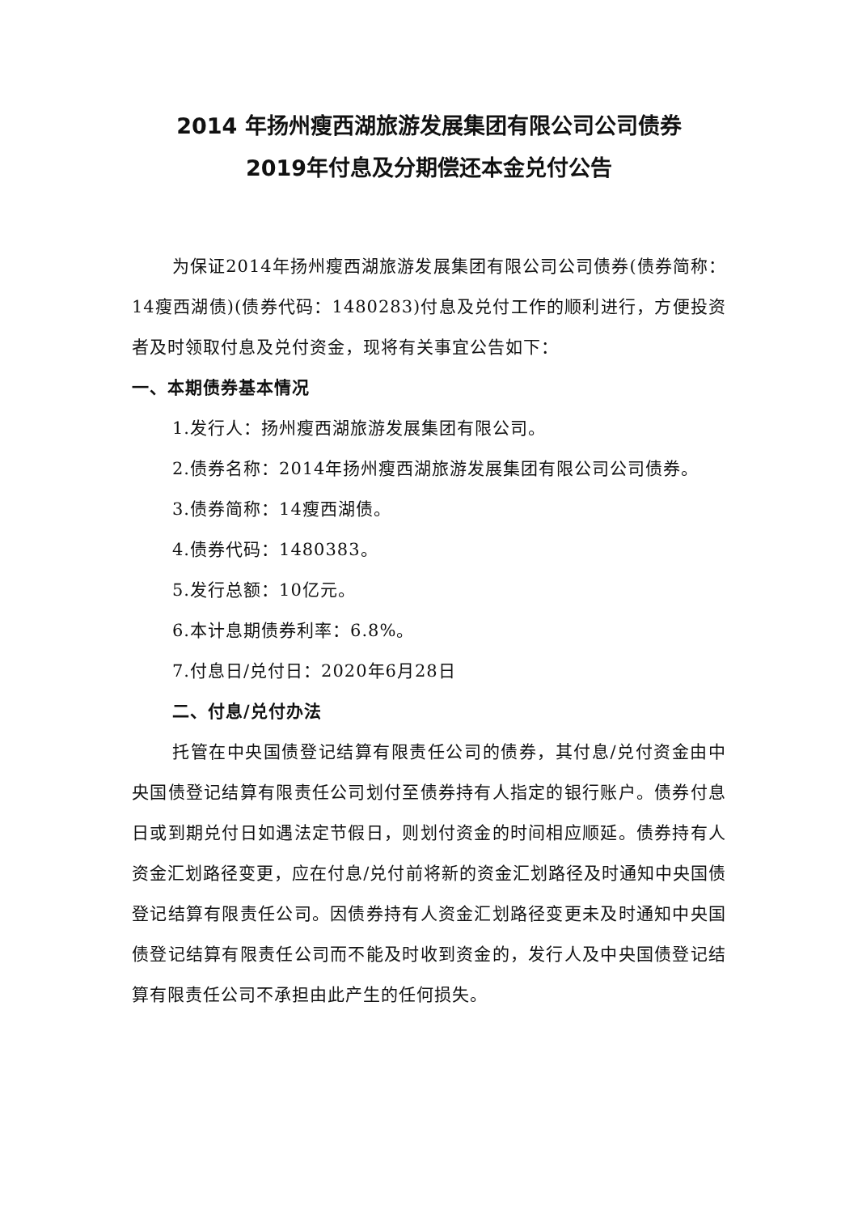2014 年扬州瘦西湖旅游发展集团有限公司公司债券
2019年付息及分期偿还本金兑付公告
为保证2014年扬州瘦西湖旅游发展集团有限公司公司债券(债券简称：14瘦西湖债)(债券代码：1480283)付息及兑付工作的顺利进行，方便投资者及时领取付息及兑付资金，现将有关事宜公告如下：
一、本期债券基本情况
1.发行人：扬州瘦西湖旅游发展集团有限公司。
2.债券名称：2014年扬州瘦西湖旅游发展集团有限公司公司债券。
3.债券简称：14瘦西湖债。
4.债券代码：1480383。
5.发行总额：10亿元。
6.本计息期债券利率：6.8%。
7.付息日/兑付日：2020年6月28日
二、付息/兑付办法
托管在中央国债登记结算有限责任公司的债券，其付息/兑付资金由中央国债登记结算有限责任公司划付至债券持有人指定的银行账户。债券付息日或到期兑付日如遇法定节假日，则划付资金的时间相应顺延。债券持有人资金汇划路径变更，应在付息/兑付前将新的资金汇划路径及时通知中央国债登记结算有限责任公司。因债券持有人资金汇划路径变更未及时通知中央国债登记结算有限责任公司而不能及时收到资金的，发行人及中央国债登记结算有限责任公司不承担由此产生的任何损失。